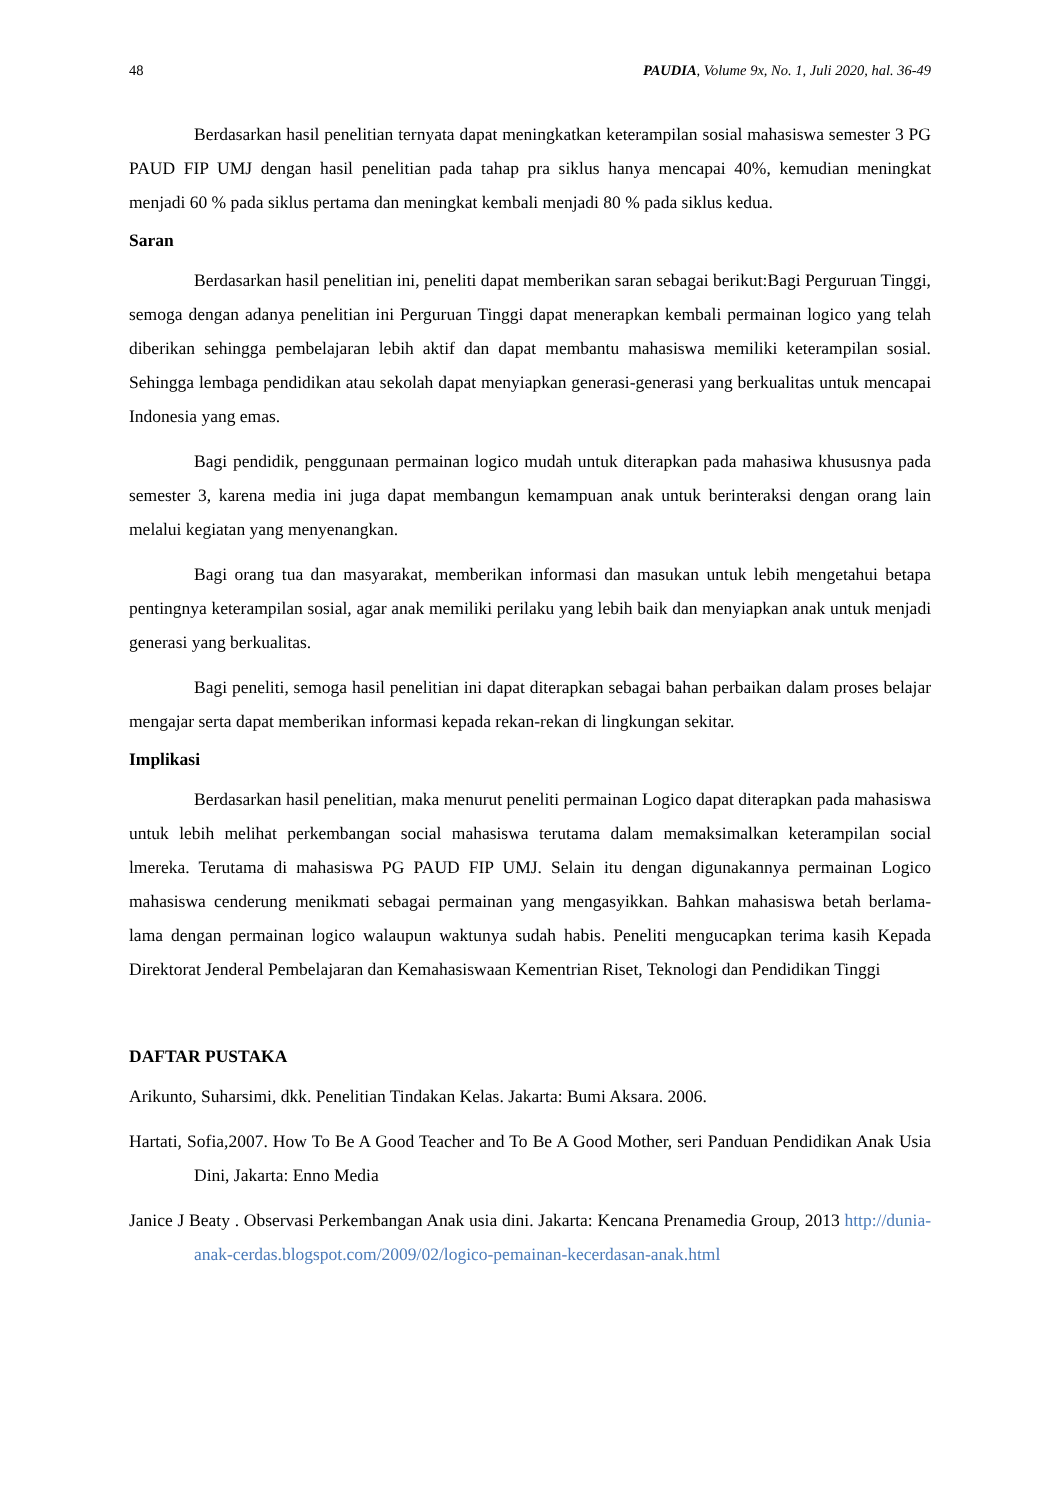48 PAUDIA, Volume 9x, No. 1, Juli 2020, hal. 36-49
Berdasarkan hasil penelitian ternyata dapat meningkatkan keterampilan sosial mahasiswa semester 3 PG PAUD FIP UMJ dengan hasil penelitian pada tahap pra siklus hanya mencapai 40%, kemudian meningkat menjadi 60 % pada siklus pertama dan meningkat kembali menjadi 80 % pada siklus kedua.
Saran
Berdasarkan hasil penelitian ini, peneliti dapat memberikan saran sebagai berikut:Bagi Perguruan Tinggi, semoga dengan adanya penelitian ini Perguruan Tinggi dapat menerapkan kembali permainan logico yang telah diberikan sehingga pembelajaran lebih aktif dan dapat membantu mahasiswa memiliki keterampilan sosial. Sehingga lembaga pendidikan atau sekolah dapat menyiapkan generasi-generasi yang berkualitas untuk mencapai Indonesia yang emas.
Bagi pendidik, penggunaan permainan logico mudah untuk diterapkan pada mahasiwa khususnya pada semester 3, karena media ini juga dapat membangun kemampuan anak untuk berinteraksi dengan orang lain melalui kegiatan yang menyenangkan.
Bagi orang tua dan masyarakat, memberikan informasi dan masukan untuk lebih mengetahui betapa pentingnya keterampilan sosial, agar anak memiliki perilaku yang lebih baik dan menyiapkan anak untuk menjadi generasi yang berkualitas.
Bagi peneliti, semoga hasil penelitian ini dapat diterapkan sebagai bahan perbaikan dalam proses belajar mengajar serta dapat memberikan informasi kepada rekan-rekan di lingkungan sekitar.
Implikasi
Berdasarkan hasil penelitian, maka menurut peneliti permainan Logico dapat diterapkan pada mahasiswa untuk lebih melihat perkembangan social mahasiswa terutama dalam memaksimalkan keterampilan social lmereka. Terutama di mahasiswa PG PAUD FIP UMJ. Selain itu dengan digunakannya permainan Logico mahasiswa cenderung menikmati sebagai permainan yang mengasyikkan. Bahkan mahasiswa betah berlama- lama dengan permainan logico walaupun waktunya sudah habis. Peneliti mengucapkan terima kasih Kepada Direktorat Jenderal Pembelajaran dan Kemahasiswaan Kementrian Riset, Teknologi dan Pendidikan Tinggi
DAFTAR PUSTAKA
Arikunto, Suharsimi, dkk. Penelitian Tindakan Kelas. Jakarta: Bumi Aksara. 2006.
Hartati, Sofia,2007. How To Be A Good Teacher and To Be A Good Mother, seri Panduan Pendidikan Anak Usia Dini, Jakarta: Enno Media
Janice J Beaty . Observasi Perkembangan Anak usia dini. Jakarta: Kencana Prenamedia Group, 2013 http://dunia-anak-cerdas.blogspot.com/2009/02/logico-pemainan-kecerdasan-anak.html